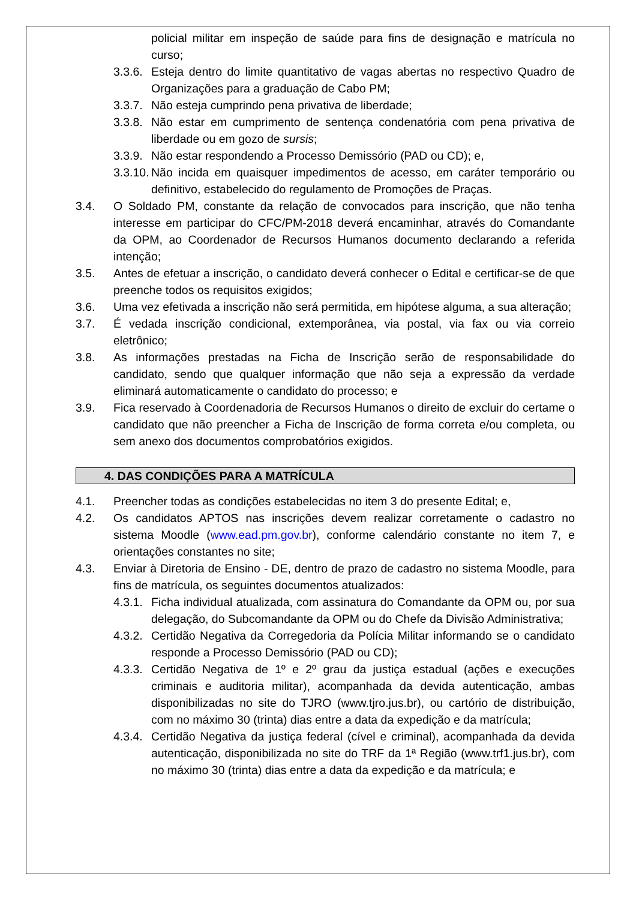policial militar em inspeção de saúde para fins de designação e matrícula no curso;
3.3.6.
Esteja dentro do limite quantitativo de vagas abertas no respectivo Quadro de Organizações para a graduação de Cabo PM;
3.3.7.
Não esteja cumprindo pena privativa de liberdade;
3.3.8.
Não estar em cumprimento de sentença condenatória com pena privativa de liberdade ou em gozo de sursis;
3.3.9.
Não estar respondendo a Processo Demissório (PAD ou CD); e,
3.3.10.
Não incida em quaisquer impedimentos de acesso, em caráter temporário ou definitivo, estabelecido do regulamento de Promoções de Praças.
3.4. O Soldado PM, constante da relação de convocados para inscrição, que não tenha interesse em participar do CFC/PM-2018 deverá encaminhar, através do Comandante da OPM, ao Coordenador de Recursos Humanos documento declarando a referida intenção;
3.5. Antes de efetuar a inscrição, o candidato deverá conhecer o Edital e certificar-se de que preenche todos os requisitos exigidos;
3.6. Uma vez efetivada a inscrição não será permitida, em hipótese alguma, a sua alteração;
3.7. É vedada inscrição condicional, extemporânea, via postal, via fax ou via correio eletrônico;
3.8. As informações prestadas na Ficha de Inscrição serão de responsabilidade do candidato, sendo que qualquer informação que não seja a expressão da verdade eliminará automaticamente o candidato do processo; e
3.9. Fica reservado à Coordenadoria de Recursos Humanos o direito de excluir do certame o candidato que não preencher a Ficha de Inscrição de forma correta e/ou completa, ou sem anexo dos documentos comprobatórios exigidos.
4. DAS CONDIÇÕES PARA A MATRÍCULA
4.1. Preencher todas as condições estabelecidas no item 3 do presente Edital; e,
4.2. Os candidatos APTOS nas inscrições devem realizar corretamente o cadastro no sistema Moodle (www.ead.pm.gov.br), conforme calendário constante no item 7, e orientações constantes no site;
4.3. Enviar à Diretoria de Ensino - DE, dentro de prazo de cadastro no sistema Moodle, para fins de matrícula, os seguintes documentos atualizados:
4.3.1.
Ficha individual atualizada, com assinatura do Comandante da OPM ou, por sua delegação, do Subcomandante da OPM ou do Chefe da Divisão Administrativa;
4.3.2.
Certidão Negativa da Corregedoria da Polícia Militar informando se o candidato responde a Processo Demissório (PAD ou CD);
4.3.3.
Certidão Negativa de 1º e 2º grau da justiça estadual (ações e execuções criminais e auditoria militar), acompanhada da devida autenticação, ambas disponibilizadas no site do TJRO (www.tjro.jus.br), ou cartório de distribuição, com no máximo 30 (trinta) dias entre a data da expedição e da matrícula;
4.3.4.
Certidão Negativa da justiça federal (cível e criminal), acompanhada da devida autenticação, disponibilizada no site do TRF da 1ª Região (www.trf1.jus.br), com no máximo 30 (trinta) dias entre a data da expedição e da matrícula; e